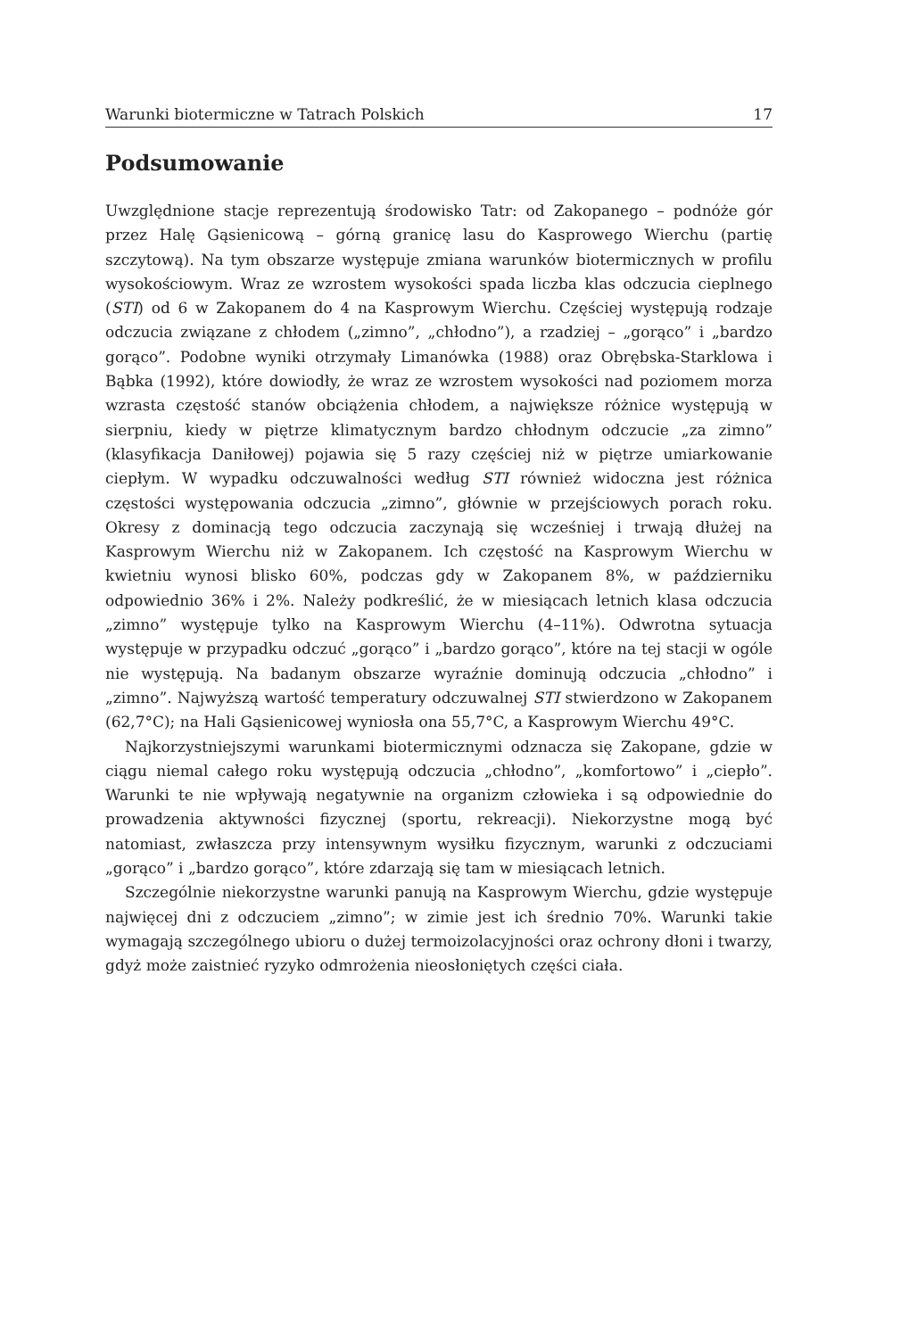Warunki biotermiczne w Tatrach Polskich 17
Podsumowanie
Uwzględnione stacje reprezentują środowisko Tatr: od Zakopanego – podnóże gór przez Halę Gąsienicową – górną granicę lasu do Kasprowego Wierchu (partię szczytową). Na tym obszarze występuje zmiana warunków biotermicznych w profilu wysokościowym. Wraz ze wzrostem wysokości spada liczba klas odczucia cieplnego (STI) od 6 w Zakopanem do 4 na Kasprowym Wierchu. Częściej występują rodzaje odczucia związane z chłodem („zimno”, „chłodno”), a rzadziej – „gorąco” i „bardzo gorąco”. Podobne wyniki otrzymały Limanówka (1988) oraz Obrębska-Starklowa i Bąbka (1992), które dowiodły, że wraz ze wzrostem wysokości nad poziomem morza wzrasta częstość stanów obciążenia chłodem, a największe różnice występują w sierpniu, kiedy w piętrze klimatycznym bardzo chłodnym odczucie „za zimno” (klasyfikacja Daniłowej) pojawia się 5 razy częściej niż w piętrze umiarkowanie ciepłym. W wypadku odczuwalności według STI również widoczna jest różnica częstości występowania odczucia „zimno”, głównie w przejściowych porach roku. Okresy z dominacją tego odczucia zaczynają się wcześniej i trwają dłużej na Kasprowym Wierchu niż w Zakopanem. Ich częstość na Kasprowym Wierchu w kwietniu wynosi blisko 60%, podczas gdy w Zakopanem 8%, w październiku odpowiednio 36% i 2%. Należy podkreślić, że w miesiącach letnich klasa odczucia „zimno” występuje tylko na Kasprowym Wierchu (4–11%). Odwrotna sytuacja występuje w przypadku odczuć „gorąco” i „bardzo gorąco”, które na tej stacji w ogóle nie występują. Na badanym obszarze wyraźnie dominują odczucia „chłodno” i „zimno”. Najwyższą wartość temperatury odczuwalnej STI stwierdzono w Zakopanem (62,7°C); na Hali Gąsienicowej wyniosła ona 55,7°C, a Kasprowym Wierchu 49°C.
Najkorzystniejszymi warunkami biotermicznymi odznacza się Zakopane, gdzie w ciągu niemal całego roku występują odczucia „chłodno”, „komfortowo” i „ciepło”. Warunki te nie wpływają negatywnie na organizm człowieka i są odpowiednie do prowadzenia aktywności fizycznej (sportu, rekreacji). Niekorzystne mogą być natomiast, zwłaszcza przy intensywnym wysiłku fizycznym, warunki z odczuciami „gorąco” i „bardzo gorąco”, które zdarzają się tam w miesiącach letnich.
Szczególnie niekorzystne warunki panują na Kasprowym Wierchu, gdzie występuje najwięcej dni z odczuciem „zimno”; w zimie jest ich średnio 70%. Warunki takie wymagają szczególnego ubioru o dużej termoizolacyjności oraz ochrony dłoni i twarzy, gdyż może zaistnieć ryzyko odmrożenia nieosłoniętych części ciała.